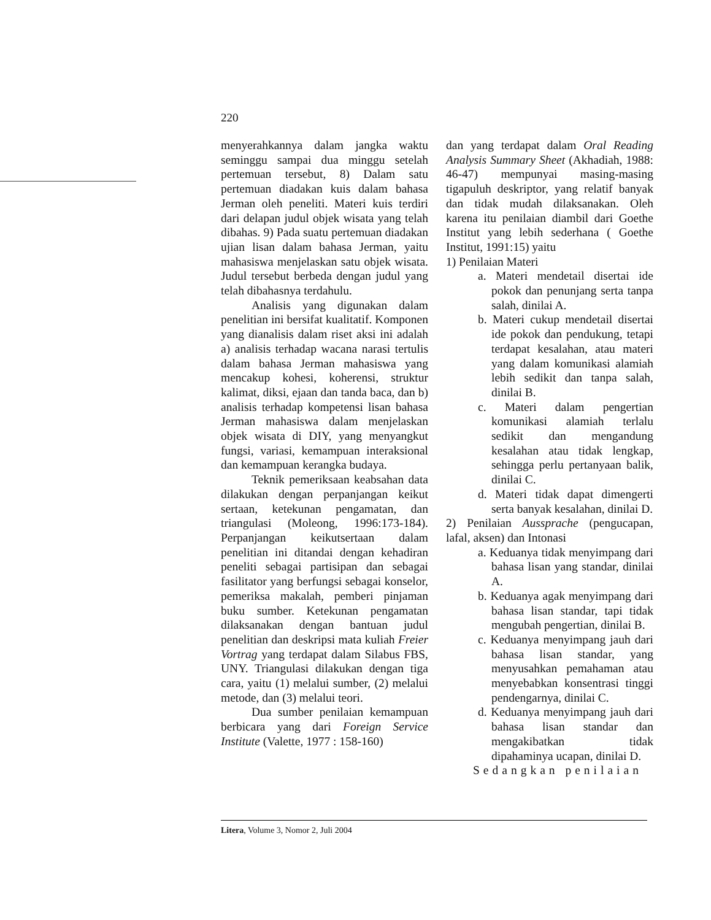220
menyerahkannya dalam jangka waktu seminggu sampai dua minggu setelah pertemuan tersebut, 8) Dalam satu pertemuan diadakan kuis dalam bahasa Jerman oleh peneliti. Materi kuis terdiri dari delapan judul objek wisata yang telah dibahas. 9) Pada suatu pertemuan diadakan ujian lisan dalam bahasa Jerman, yaitu mahasiswa menjelaskan satu objek wisata. Judul tersebut berbeda dengan judul yang telah dibahasnya terdahulu.
Analisis yang digunakan dalam penelitian ini bersifat kualitatif. Komponen yang dianalisis dalam riset aksi ini adalah a) analisis terhadap wacana narasi tertulis dalam bahasa Jerman mahasiswa yang mencakup kohesi, koherensi, struktur kalimat, diksi, ejaan dan tanda baca, dan b) analisis terhadap kompetensi lisan bahasa Jerman mahasiswa dalam menjelaskan objek wisata di DIY, yang menyangkut fungsi, variasi, kemampuan interaksional dan kemampuan kerangka budaya.
Teknik pemeriksaan keabsahan data dilakukan dengan perpanjangan keikut sertaan, ketekunan pengamatan, dan triangulasi (Moleong, 1996:173-184). Perpanjangan keikutsertaan dalam penelitian ini ditandai dengan kehadiran peneliti sebagai partisipan dan sebagai fasilitator yang berfungsi sebagai konselor, pemeriksa makalah, pemberi pinjaman buku sumber. Ketekunan pengamatan dilaksanakan dengan bantuan judul penelitian dan deskripsi mata kuliah Freier Vortrag yang terdapat dalam Silabus FBS, UNY. Triangulasi dilakukan dengan tiga cara, yaitu (1) melalui sumber, (2) melalui metode, dan (3) melalui teori.
Dua sumber penilaian kemampuan berbicara yang dari Foreign Service Institute (Valette, 1977 : 158-160)
dan yang terdapat dalam Oral Reading Analysis Summary Sheet (Akhadiah, 1988: 46-47) mempunyai masing-masing tigapuluh deskriptor, yang relatif banyak dan tidak mudah dilaksanakan. Oleh karena itu penilaian diambil dari Goethe Institut yang lebih sederhana ( Goethe Institut, 1991:15) yaitu
1) Penilaian Materi
a. Materi mendetail disertai ide pokok dan penunjang serta tanpa salah, dinilai A.
b. Materi cukup mendetail disertai ide pokok dan pendukung, tetapi terdapat kesalahan, atau materi yang dalam komunikasi alamiah lebih sedikit dan tanpa salah, dinilai B.
c. Materi dalam pengertian komunikasi alamiah terlalu sedikit dan mengandung kesalahan atau tidak lengkap, sehingga perlu pertanyaan balik, dinilai C.
d. Materi tidak dapat dimengerti serta banyak kesalahan, dinilai D.
2) Penilaian Aussprache (pengucapan, lafal, aksen) dan Intonasi
a. Keduanya tidak menyimpang dari bahasa lisan yang standar, dinilai A.
b. Keduanya agak menyimpang dari bahasa lisan standar, tapi tidak mengubah pengertian, dinilai B.
c. Keduanya menyimpang jauh dari bahasa lisan standar, yang menyusahkan pemahaman atau menyebabkan konsentrasi tinggi pendengarnya, dinilai C.
d. Keduanya menyimpang jauh dari bahasa lisan standar dan mengakibatkan tidak dipahaminya ucapan, dinilai D.
Sedangkan penilaian
Litera, Volume 3, Nomor 2, Juli 2004